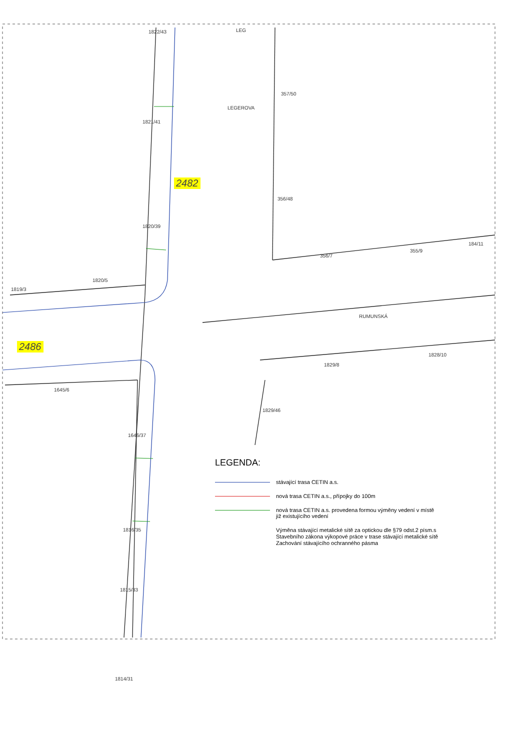1822/43
1821/41
1820/39
1820/5
1819/3
357/50
356/48
356/7
355/9
184/11
LEGEROVA
LEG
RUMUNSKÁ
1828/10
1829/8
1829/46
1645/6
1646/37
1816/35
1815/33
1814/31
2482
2486
LEGENDA:
stávající trasa CETIN a.s.
nová trasa CETIN a.s., přípojky do 100m
nová trasa CETIN a.s. provedena formou výměny vedení v místě
již existujícího vedení
Výměna stávající metalické sítě za optickou dle §79 odst.2 písm.s
Stavebního zákona výkopové práce v trase stávající metalické sítě
Zachování stávajícího ochranného pásma